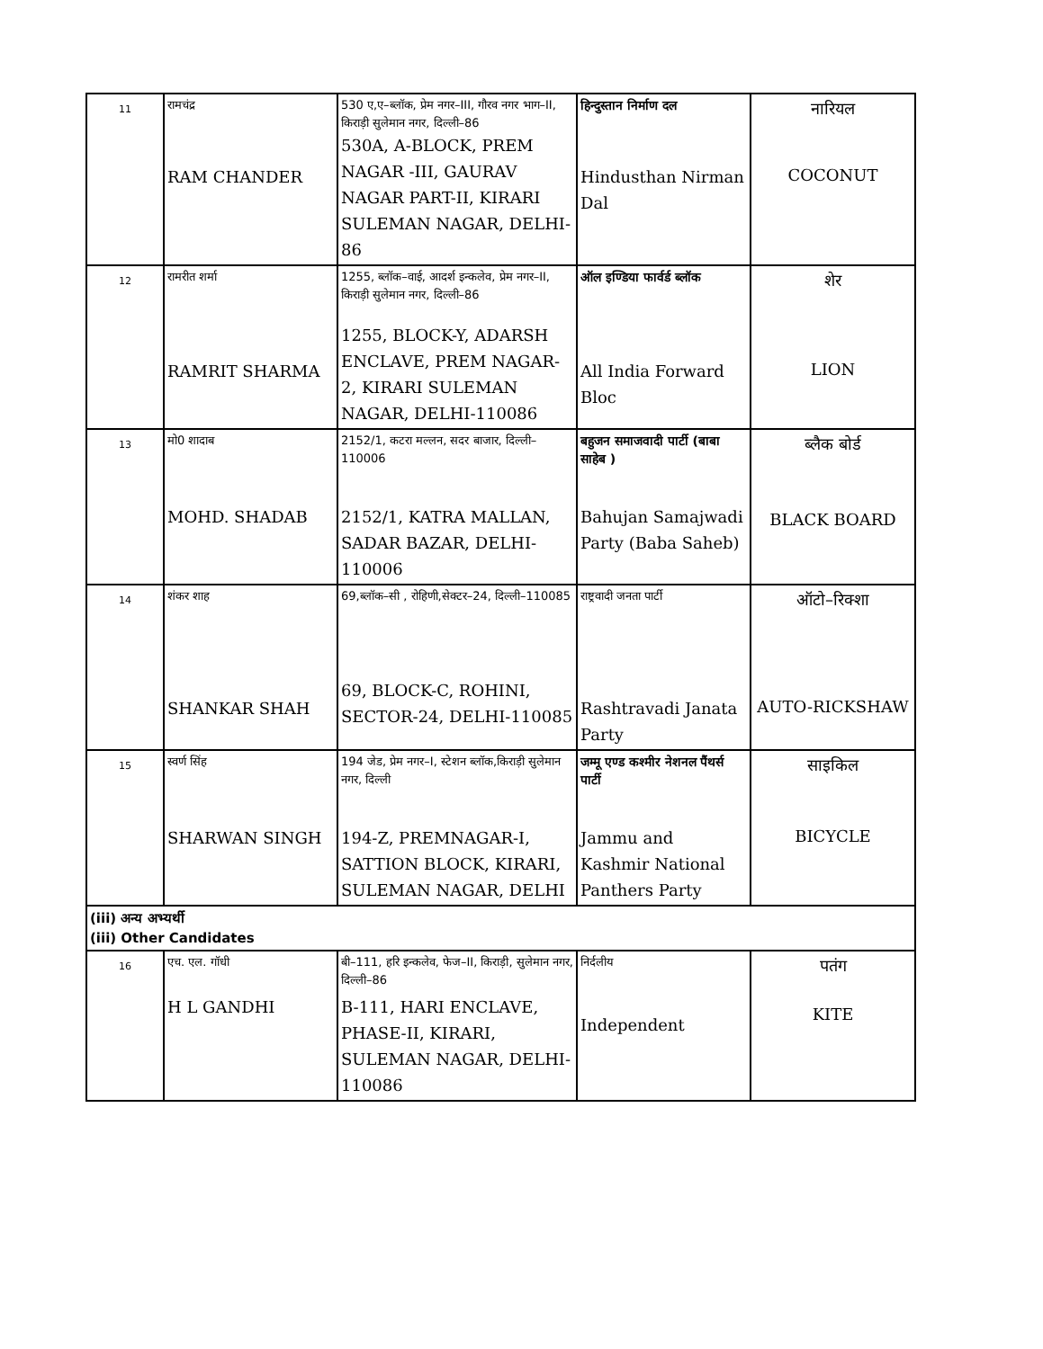| 11 | रामचंद्र RAM CHANDER | 530 ए,ए–ब्लॉक, प्रेम नगर–III, गौरव नगर भाग–II, किराड़ी सुलेमान नगर, दिल्ली–86 530A, A-BLOCK, PREM NAGAR -III, GAURAV NAGAR PART-II, KIRARI SULEMAN NAGAR, DELHI-86 | हिन्दुस्तान निर्माण दल Hindusthan Nirman Dal | नारियल COCONUT |
| 12 | रामरीत शर्मा RAMRIT SHARMA | 1255, ब्लॉक–वाई, आदर्श इन्कलेव, प्रेम नगर–II, किराड़ी सुलेमान नगर, दिल्ली–86 1255, BLOCK-Y, ADARSH ENCLAVE, PREM NAGAR-2, KIRARI SULEMAN NAGAR, DELHI-110086 | ऑल इण्डिया फार्वर्ड ब्लॉक All India Forward Bloc | शेर LION |
| 13 | मो0 शादाब MOHD. SHADAB | 2152/1, कटरा मल्लन, सदर बाजार, दिल्ली–110006 2152/1, KATRA MALLAN, SADAR BAZAR, DELHI-110006 | बहुजन समाजवादी पार्टी (बाबा साहेब ) Bahujan Samajwadi Party (Baba Saheb) | ब्लैक बोर्ड BLACK BOARD |
| 14 | शंकर शाह SHANKAR SHAH | 69,ब्लॉक–सी , रोहिणी,सेक्टर–24, दिल्ली–110085 69, BLOCK-C, ROHINI, SECTOR-24, DELHI-110085 | राष्ट्रवादी जनता पार्टी Rashtravadi Janata Party | ऑटो–रिक्शा AUTO-RICKSHAW |
| 15 | स्वर्ण सिंह SHARWAN SINGH | 194 जेड, प्रेम नगर–I, स्टेशन ब्लॉक,किराड़ी सुलेमान नगर, दिल्ली 194-Z, PREMNAGAR-I, SATTION BLOCK, KIRARI, SULEMAN NAGAR, DELHI | जम्मू एण्ड कश्मीर नेशनल पैंथर्स पार्टी Jammu and Kashmir National Panthers Party | साइकिल BICYCLE |
| (iii) अन्य अभ्यर्थी (iii) Other Candidates | | | | |
| 16 | एच. एल. गॉधी H L GANDHI | बी–111, हरि इन्कलेव, फेज–II, किराड़ी, सुलेमान नगर, दिल्ली–86 B-111, HARI ENCLAVE, PHASE-II, KIRARI, SULEMAN NAGAR, DELHI-110086 | निर्दलीय Independent | पतंग KITE |